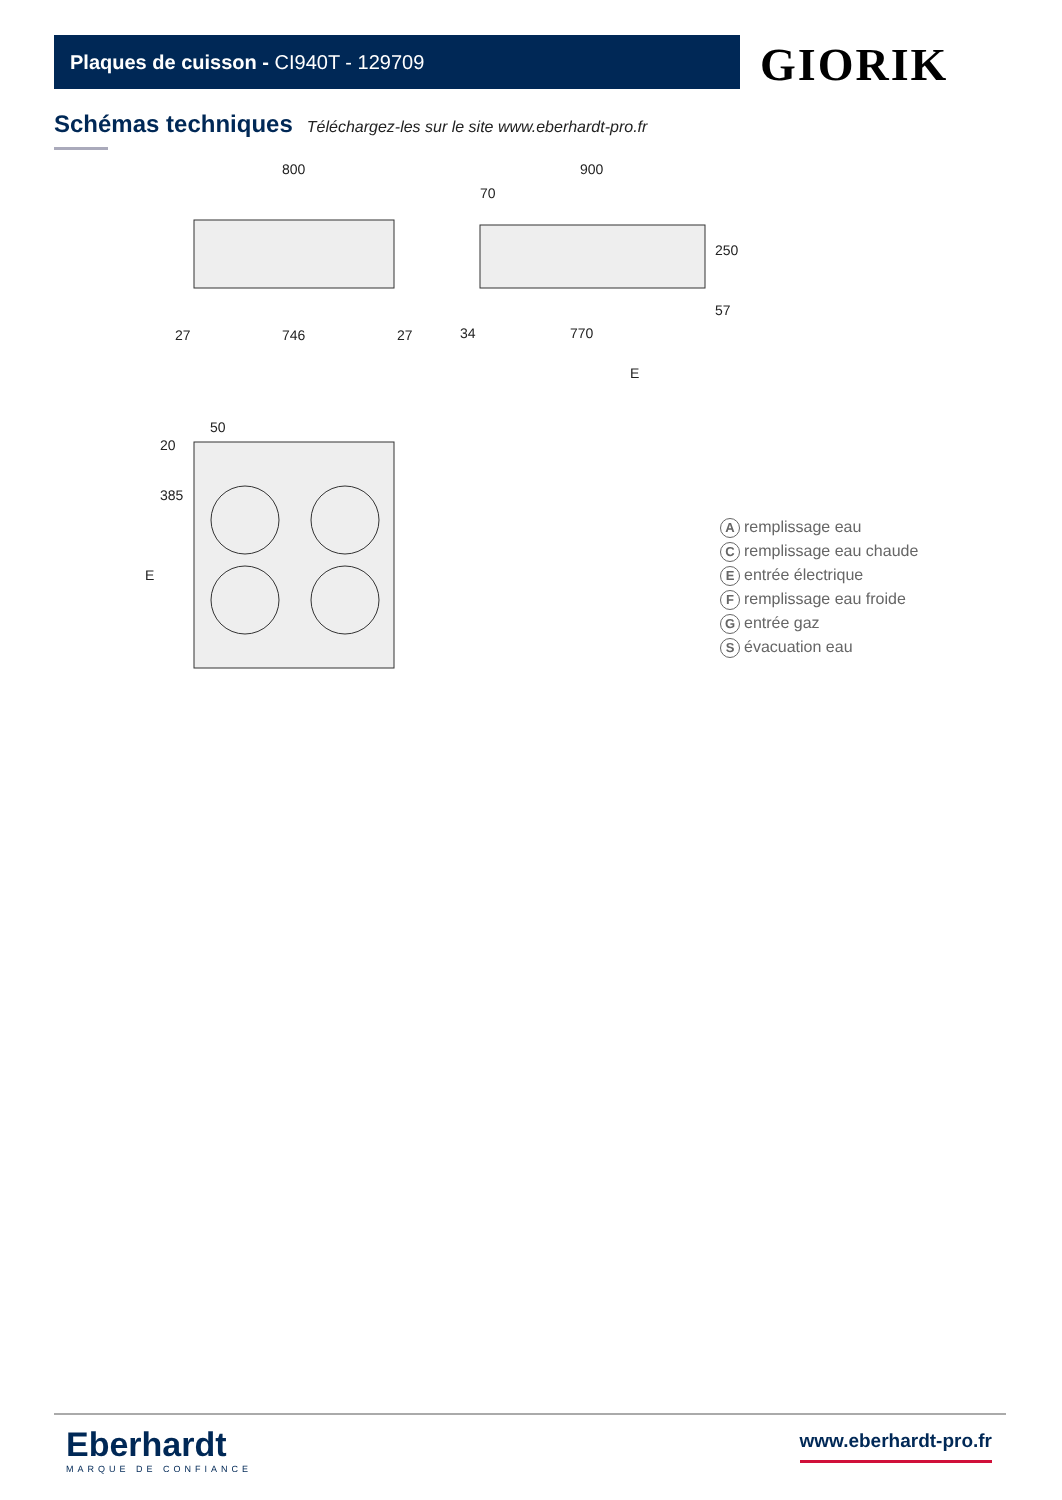Plaques de cuisson - CI940T - 129709 GIORIK
Schémas techniques Téléchargez-les sur le site www.eberhardt-pro.fr
800
900
70
27
746
27
34
770
E
50
E
20
250
57
385
Aremplissage eau
Cremplissage eau chaude
Eentrée électrique
Fremplissage eau froide
Gentrée gaz
Sévacuation eau
Eberhardt
MARQUE DE CONFIANCE
www.eberhardt-pro.fr